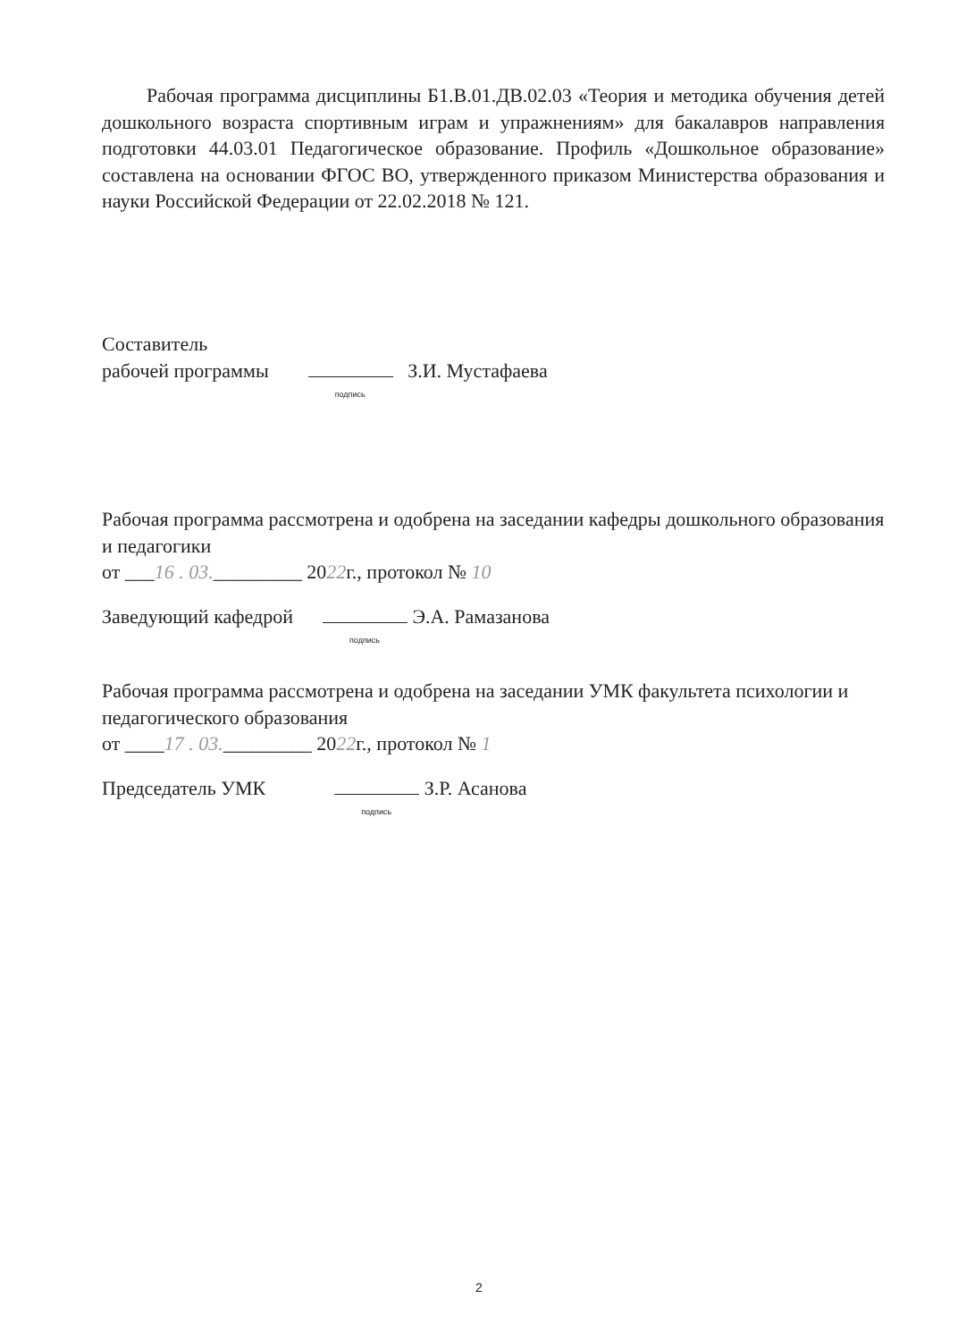Рабочая программа дисциплины Б1.В.01.ДВ.02.03 «Теория и методика обучения детей дошкольного возраста спортивным играм и упражнениям» для бакалавров направления подготовки 44.03.01 Педагогическое образование. Профиль «Дошкольное образование» составлена на основании ФГОС ВО, утвержденного приказом Министерства образования и науки Российской Федерации от 22.02.2018 № 121.
Составитель
рабочей программы подпись З.И. Мустафаева
Рабочая программа рассмотрена и одобрена на заседании кафедры дошкольного образования и педагогики
от ___16 . 03._________ 2022г., протокол № 10
Заведующий кафедрой подпись Э.А. Рамазанова
Рабочая программа рассмотрена и одобрена на заседании УМК факультета психологии и педагогического образования
от ____17 . 03._________ 2022г., протокол № 1
Председатель УМК подпись З.Р. Асанова
2